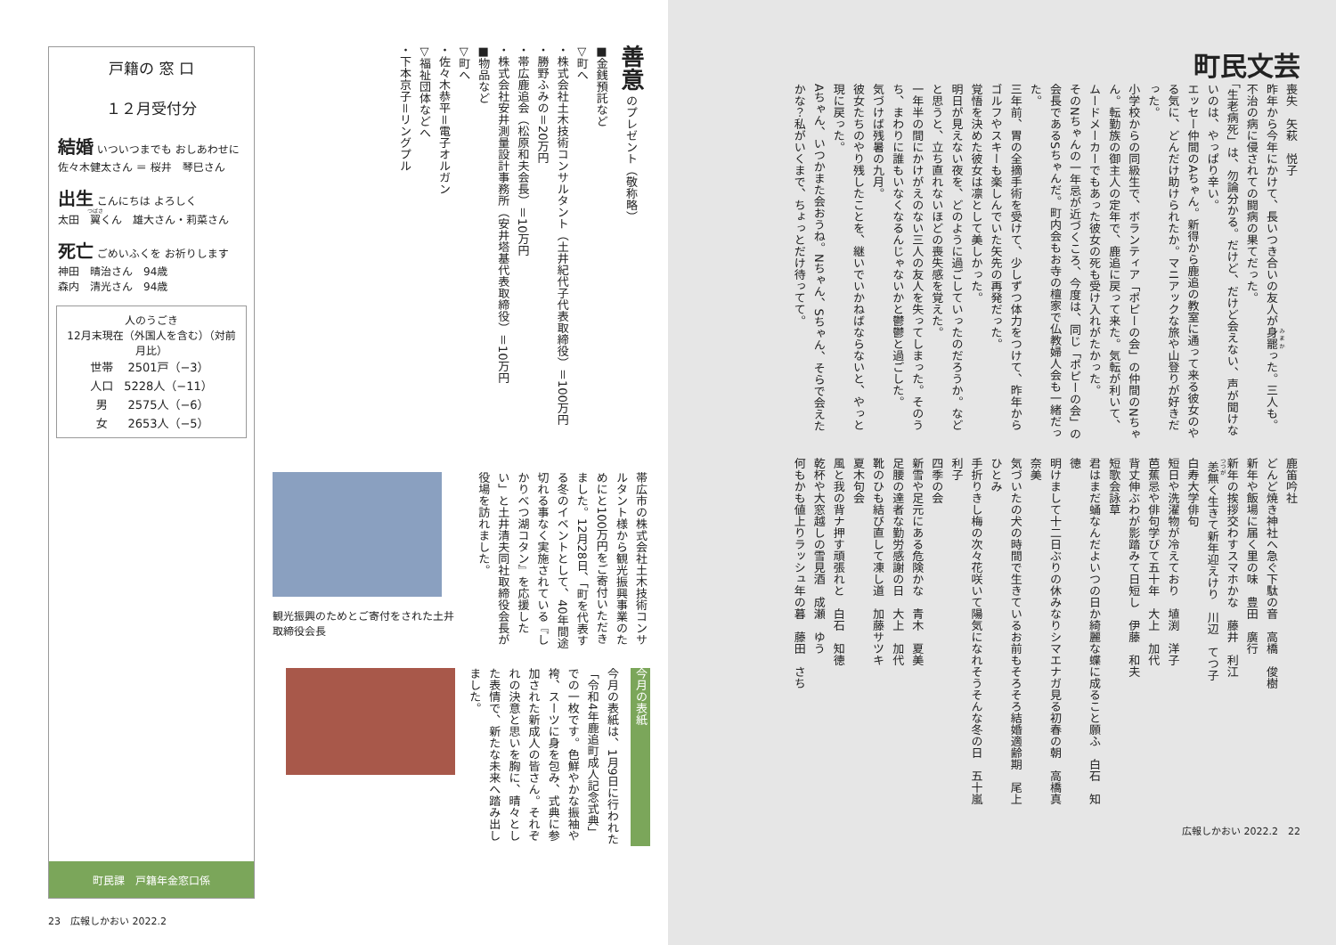戸籍の 窓 口
１２月受付分
結婚 いついつまでも おしあわせに
佐々木健太さん ＝ 桜井　琴巳さん
出生 こんにちは よろしく
太田　翼くん　雄大さん・莉菜さん
死亡 ごめいふくを お祈りします
神田　晴治さん　94歳
森内　清光さん　94歳
人のうごき
12月末現在（外国人を含む）（対前月比）
| 世帯 | 2501戸（−3） |
| 人口 | 5228人（−11） |
| 男 | 2575人（−6） |
| 女 | 2653人（−5） |
町民課　戸籍年金窓口係
善意 のプレゼント（敬称略）
■金銭預託など
▽町へ
・株式会社土木技術コンサルタント（土井紀代子代表取締役）＝100万円
・勝野ふみの＝20万円
・帯広鹿追会（松原和夫会長）＝10万円
・株式会社安井測量設計事務所（安井塔基代表取締役）＝10万円
■物品など
▽町へ
・佐々木恭平＝電子オルガン
▽福祉団体などへ
・下本京子＝リングプル
帯広市の株式会社土木技術コンサルタント様から観光振興事業のためにと100万円をご寄付いただきました。12月28日、「町を代表する冬のイベントとして、40年間途切れる事なく実施されている『しかりべつ湖コタン』を応援したい」と土井清夫同社取締役会長が役場を訪れました。
観光振興のためとご寄付をされた土井取締役会長
今月の表紙
今月の表紙は、1月9日に行われた「令和4年鹿追町成人記念式典」での一枚です。色鮮やかな振袖や袴、スーツに身を包み、式典に参加された新成人の皆さん。それぞれの決意と思いを胸に、晴々とした表情で、新たな未来へ踏み出しました。
23　広報しかおい 2022.2
町民文芸
喪失　矢萩　悦子
昨年から今年にかけて、長いつき合いの友人が身罷った。三人も。不治の病に侵されての闘病の果てだった。
「生老病死」は、勿論分かる。だけど、だけど会えない、声が聞けないのは、やっぱり辛い。
エッセー仲間のAちゃん。新得から鹿追の教室に通って来る彼女のやる気に、どんだけ助けられたか。マニアックな旅や山登りが好きだった。
小学校からの同級生で、ボランティア「ポピーの会」の仲間のNちゃん。転勤族の御主人の定年で、鹿追に戻って来た。気転が利いて、ムードメーカーでもあった彼女の死も受け入れがたかった。
そのNちゃんの一年忌が近づくころ、今度は、同じ「ポピーの会」の会長であるSちゃんだ。町内会もお寺の檀家で仏教婦人会も一緒だった。
三年前、胃の全摘手術を受けて、少しずつ体力をつけて、昨年からゴルフやスキーも楽しんでいた矢先の再発だった。
覚悟を決めた彼女は凛として美しかった。
明日が見えない夜を、どのように過ごしていったのだろうか。などと思うと、立ち直れないほどの喪失感を覚えた。
一年半の間にかけがえのない三人の友人を失ってしまった。そのうち、まわりに誰もいなくなるんじゃないかと鬱鬱と過ごした。
気づけば残暑の九月。
彼女たちのやり残したことを、継いでいかねばならないと、やっと現に戻った。
Aちゃん、いつかまた会おうね。Nちゃん、Sちゃん、そらで会えたかな？私がいくまで、ちょっとだけ待ってて。
鹿笛吟社
どんど焼き神社へ急ぐ下駄の音　高橋　俊樹
新年や飯場に届く里の味　豊田　廣行
新年の挨拶交わすスマホかな　藤井　利江
恙無く生きて新年迎えけり　川辺　てつ子
白寿大学俳句
短日や洗濯物が冷えており　埴渕　洋子
芭蕉忌や俳句学びて五十年　大上　加代
背丈伸ぶわが影踏みて日短し　伊藤　和夫
短歌会詠草
君はまだ蛹なんだよいつの日か綺麗な蝶に成ること願ふ　白石　知徳
明けまして十二日ぶりの休みなりシマエナガ見る初春の朝　高橋真奈美
気づいたの犬の時間で生きているお前もそろそろ結婚適齢期　尾上ひとみ
手折りきし梅の次々花咲いて陽気になれそうそんな冬の日　五十嵐利子
四季の会
新雪や足元にある危険かな　青木　夏美
足腰の達者な勤労感謝の日　大上　加代
靴のひも結び直して凍し道　加藤サツキ
夏木句会
風と我の背ナ押す頑張れと　白石　知徳
乾杯や大窓越しの雪見酒　成瀬　ゆう
何もかも値上りラッシュ年の暮　藤田　さち
広報しかおい 2022.2　22